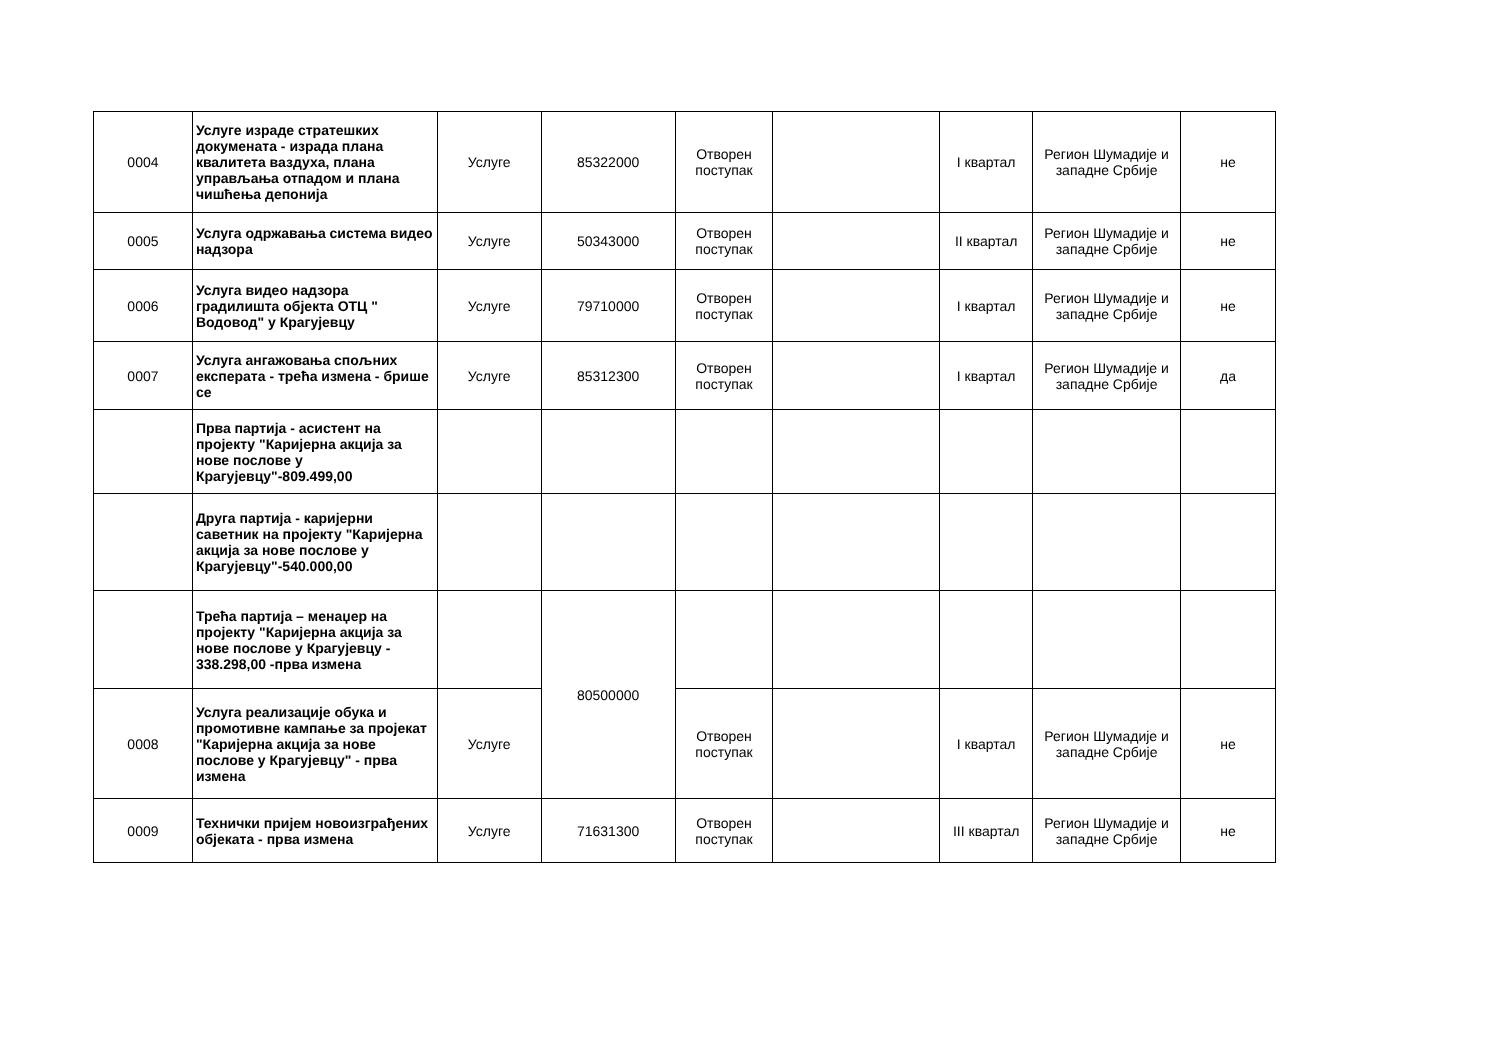| 0004 | Услуге израде стратешких докумената - израда плана квалитета ваздуха, плана управљања отпадом и плана чишћења депонија | Услуге | 85322000 | Отворен поступак | | I квартал | Регион Шумадије и западне Србије | не |
| 0005 | Услуга одржавања система видео надзора | Услуге | 50343000 | Отворен поступак | | II квартал | Регион Шумадије и западне Србије | не |
| 0006 | Услуга видео надзора градилишта објекта ОТЦ " Водовод" у Крагујевцу | Услуге | 79710000 | Отворен поступак | | I квартал | Регион Шумадије и западне Србије | не |
| 0007 | Услуга ангажовања спољних експерата - трећа измена - брише се | Услуге | 85312300 | Отворен поступак | | I квартал | Регион Шумадије и западне Србије | да |
| | Прва партија - асистент на пројекту "Каријерна акција за нове послове у Крагујевцу"-809.499,00 | | | | | | | |
| | Друга партија - каријерни саветник на пројекту "Каријерна акција за нове послове у Крагујевцу"-540.000,00 | | | | | | | |
| | Трећа партија – менаџер на пројекту "Каријерна акција за нове послове у Крагујевцу - 338.298,00 -прва измена | | 80500000 | | | | | |
| 0008 | Услуга реализације обука и промотивне кампање за пројекат "Каријерна акција за нове послове у Крагујевцу" - прва измена | Услуге | | Отворен поступак | | I квартал | Регион Шумадије и западне Србије | не |
| 0009 | Технички пријем новоизграђених објеката - прва измена | Услуге | 71631300 | Отворен поступак | | III квартал | Регион Шумадије и западне Србије | не |